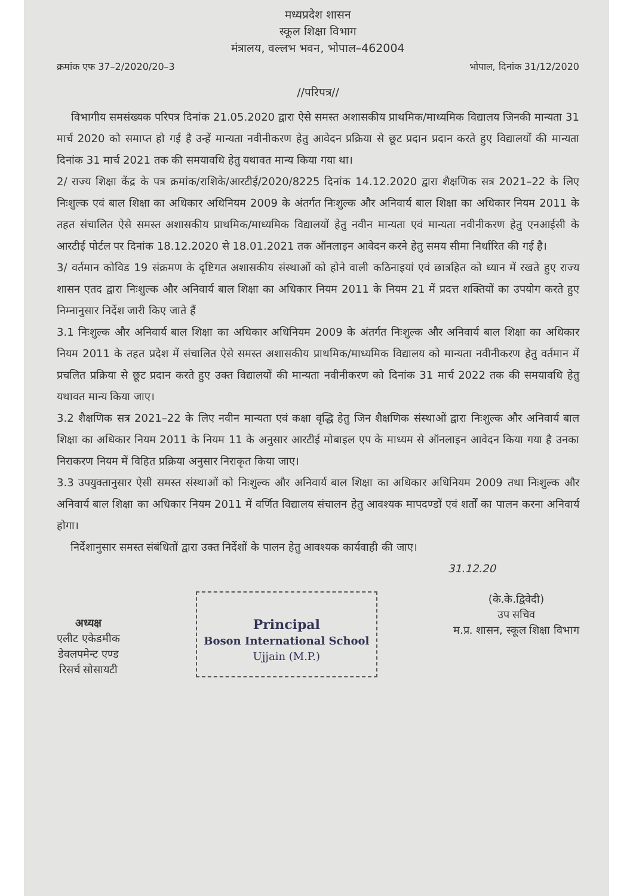मध्यप्रदेश शासन
स्कूल शिक्षा विभाग
मंत्रालय, वल्लभ भवन, भोपाल–462004
क्रमांक एफ 37–2/2020/20–3 भोपाल, दिनांक 31/12/2020
//परिपत्र//
विभागीय समसंख्यक परिपत्र दिनांक 21.05.2020 द्वारा ऐसे समस्त अशासकीय प्राथमिक/माध्यमिक विद्यालय जिनकी मान्यता 31 मार्च 2020 को समाप्त हो गई है उन्हें मान्यता नवीनीकरण हेतु आवेदन प्रक्रिया से छूट प्रदान प्रदान करते हुए विद्यालयों की मान्यता दिनांक 31 मार्च 2021 तक की समयावधि हेतु यथावत मान्य किया गया था।
2/ राज्य शिक्षा केंद्र के पत्र क्रमांक/राशिके/आरटीई/2020/8225 दिनांक 14.12.2020 द्वारा शैक्षणिक सत्र 2021–22 के लिए निःशुल्क एवं बाल शिक्षा का अधिकार अधिनियम 2009 के अंतर्गत निःशुल्क और अनिवार्य बाल शिक्षा का अधिकार नियम 2011 के तहत संचालित ऐसे समस्त अशासकीय प्राथमिक/माध्यमिक विद्यालयों हेतु नवीन मान्यता एवं मान्यता नवीनीकरण हेतु एनआईसी के आरटीई पोर्टल पर दिनांक 18.12.2020 से 18.01.2021 तक ऑनलाइन आवेदन करने हेतु समय सीमा निर्धारित की गई है।
3/ वर्तमान कोविड 19 संक्रमण के दृष्टिगत अशासकीय संस्थाओं को होने वाली कठिनाइयां एवं छात्रहित को ध्यान में रखते हुए राज्य शासन एतद द्वारा निःशुल्क और अनिवार्य बाल शिक्षा का अधिकार नियम 2011 के नियम 21 में प्रदत्त शक्तियों का उपयोग करते हुए निम्नानुसार निर्देश जारी किए जाते हैं
3.1 निःशुल्क और अनिवार्य बाल शिक्षा का अधिकार अधिनियम 2009 के अंतर्गत निःशुल्क और अनिवार्य बाल शिक्षा का अधिकार नियम 2011 के तहत प्रदेश में संचालित ऐसे समस्त अशासकीय प्राथमिक/माध्यमिक विद्यालय को मान्यता नवीनीकरण हेतु वर्तमान में प्रचलित प्रक्रिया से छूट प्रदान करते हुए उक्त विद्यालयों की मान्यता नवीनीकरण को दिनांक 31 मार्च 2022 तक की समयावधि हेतु यथावत मान्य किया जाए।
3.2 शैक्षणिक सत्र 2021–22 के लिए नवीन मान्यता एवं कक्षा वृद्धि हेतु जिन शैक्षणिक संस्थाओं द्वारा निःशुल्क और अनिवार्य बाल शिक्षा का अधिकार नियम 2011 के नियम 11 के अनुसार आरटीई मोबाइल एप के माध्यम से ऑनलाइन आवेदन किया गया है उनका निराकरण नियम में विहित प्रक्रिया अनुसार निराकृत किया जाए।
3.3 उपयुक्तानुसार ऐसी समस्त संस्थाओं को निःशुल्क और अनिवार्य बाल शिक्षा का अधिकार अधिनियम 2009 तथा निःशुल्क और अनिवार्य बाल शिक्षा का अधिकार नियम 2011 में वर्णित विद्यालय संचालन हेतु आवश्यक मापदण्डों एवं शर्तों का पालन करना अनिवार्य होगा।
निर्देशानुसार समस्त संबंधितों द्वारा उक्त निर्देशों के पालन हेतु आवश्यक कार्यवाही की जाए।
31.12.20
अध्यक्ष
एलीट एकेडमीक
डेवलपमेन्ट एण्ड
रिसर्च सोसायटी
Principal
Boson International School
Ujjain (M.P.)
(के.के.द्विवेदी)
उप सचिव
म.प्र. शासन, स्कूल शिक्षा विभाग